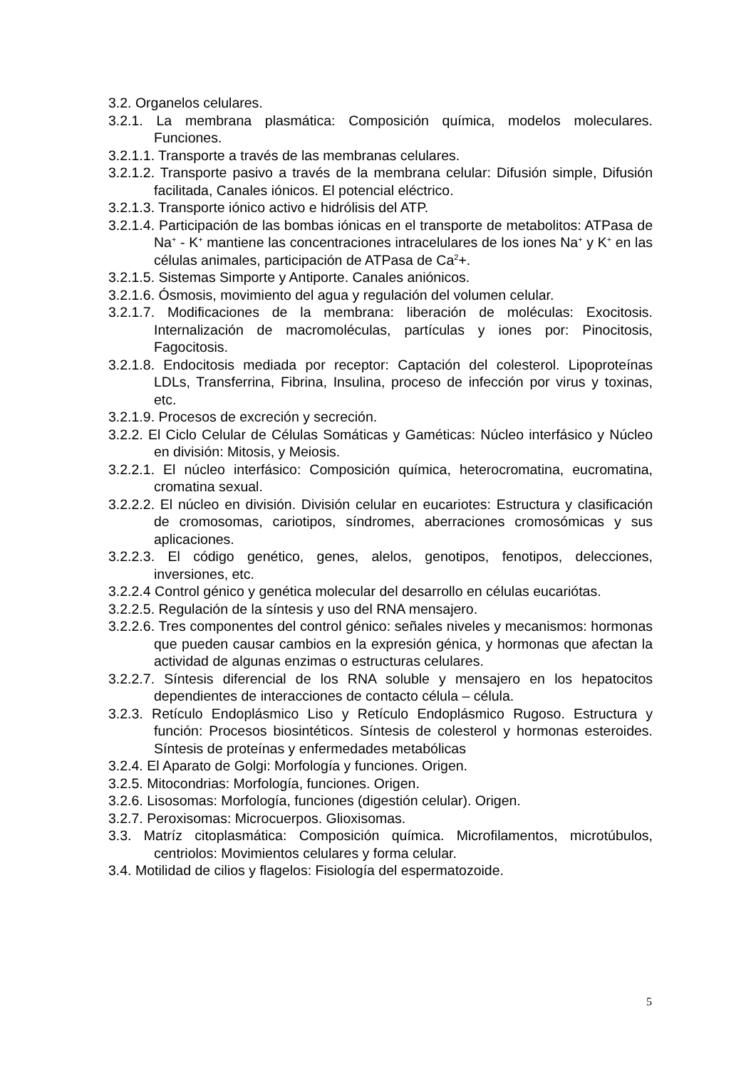3.2. Organelos celulares.
3.2.1. La membrana plasmática: Composición química, modelos moleculares. Funciones.
3.2.1.1. Transporte a través de las membranas celulares.
3.2.1.2. Transporte pasivo a través de la membrana celular: Difusión simple, Difusión facilitada, Canales iónicos. El potencial eléctrico.
3.2.1.3. Transporte iónico activo e hidrólisis del ATP.
3.2.1.4. Participación de las bombas iónicas en el transporte de metabolitos: ATPasa de Na<sup>+</sup> - K<sup>+</sup> mantiene las concentraciones intracelulares de los iones Na<sup>+</sup> y K<sup>+</sup> en las células animales, participación de ATPasa de Ca<sup>2</sup>+.
3.2.1.5. Sistemas Simporte y Antiporte. Canales aniónicos.
3.2.1.6. Ósmosis, movimiento del agua y regulación del volumen celular.
3.2.1.7. Modificaciones de la membrana: liberación de moléculas: Exocitosis. Internalización de macromoléculas, partículas y iones por: Pinocitosis, Fagocitosis.
3.2.1.8. Endocitosis mediada por receptor: Captación del colesterol. Lipoproteínas LDLs, Transferrina, Fibrina, Insulina, proceso de infección por virus y toxinas, etc.
3.2.1.9. Procesos de excreción y secreción.
3.2.2. El Ciclo Celular de Células Somáticas y Gaméticas: Núcleo interfásico y Núcleo en división: Mitosis, y Meiosis.
3.2.2.1. El núcleo interfásico: Composición química, heterocromatina, eucromatina, cromatina sexual.
3.2.2.2. El núcleo en división. División celular en eucariotes: Estructura y clasificación de cromosomas, cariotipos, síndromes, aberraciones cromosómicas y sus aplicaciones.
3.2.2.3. El código genético, genes, alelos, genotipos, fenotipos, delecciones, inversiones, etc.
3.2.2.4 Control génico y genética molecular del desarrollo en células eucariótas.
3.2.2.5. Regulación de la síntesis y uso del RNA mensajero.
3.2.2.6. Tres componentes del control génico: señales niveles y mecanismos: hormonas que pueden causar cambios en la expresión génica, y hormonas que afectan la actividad de algunas enzimas o estructuras celulares.
3.2.2.7. Síntesis diferencial de los RNA soluble y mensajero en los hepatocitos dependientes de interacciones de contacto célula – célula.
3.2.3. Retículo Endoplásmico Liso y Retículo Endoplásmico Rugoso. Estructura y función: Procesos biosintéticos. Síntesis de colesterol y hormonas esteroides. Síntesis de proteínas y enfermedades metabólicas
3.2.4. El Aparato de Golgi: Morfología y funciones. Origen.
3.2.5. Mitocondrias: Morfología, funciones. Origen.
3.2.6. Lisosomas: Morfología, funciones (digestión celular). Origen.
3.2.7. Peroxisomas: Microcuerpos. Glioxisomas.
3.3. Matríz citoplasmática: Composición química. Microfilamentos, microtúbulos, centriolos: Movimientos celulares y forma celular.
3.4. Motilidad de cilios y flagelos: Fisiología del espermatozoide.
5